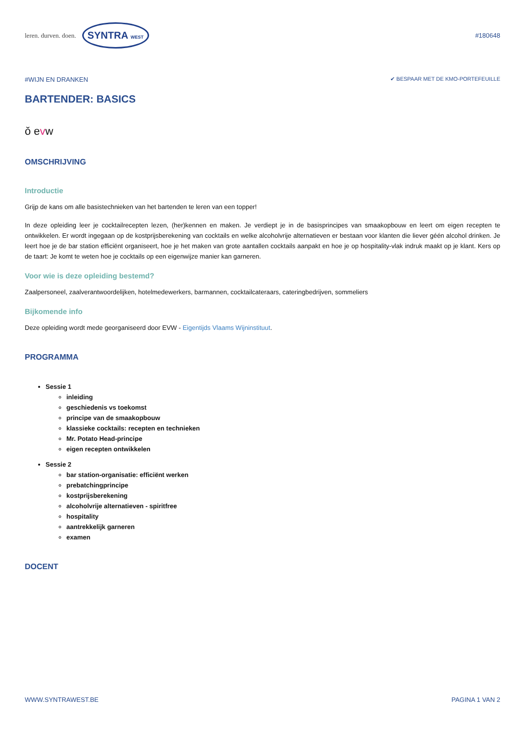leren. durven. doen. SYNTRA WEST
#180648
#WIJN EN DRANKEN ✔ BESPAAR MET DE KMO-PORTEFEUILLE
BARTENDER: BASICS
ǒ evw
OMSCHRIJVING
Introductie
Grijp de kans om alle basistechnieken van het bartenden te leren van een topper!
In deze opleiding leer je cocktailrecepten lezen, (her)kennen en maken. Je verdiept je in de basisprincipes van smaakopbouw en leert om eigen recepten te ontwikkelen. Er wordt ingegaan op de kostprijsberekening van cocktails en welke alcoholvrije alternatieven er bestaan voor klanten die liever géén alcohol drinken. Je leert hoe je de bar station efficiënt organiseert, hoe je het maken van grote aantallen cocktails aanpakt en hoe je op hospitality-vlak indruk maakt op je klant. Kers op de taart: Je komt te weten hoe je cocktails op een eigenwijze manier kan garneren.
Voor wie is deze opleiding bestemd?
Zaalpersoneel, zaalverantwoordelijken, hotelmedewerkers, barmannen, cocktailcateraars, cateringbedrijven, sommeliers
Bijkomende info
Deze opleiding wordt mede georganiseerd door EVW - Eigentijds Vlaams Wijninstituut.
PROGRAMMA
Sessie 1
inleiding
geschiedenis vs toekomst
principe van de smaakopbouw
klassieke cocktails: recepten en technieken
Mr. Potato Head-principe
eigen recepten ontwikkelen
Sessie 2
bar station-organisatie: efficiënt werken
prebatchingprincipe
kostprijsberekening
alcoholvrije alternatieven - spiritfree
hospitality
aantrekkelijk garneren
examen
DOCENT
WWW.SYNTRAWEST.BE PAGINA 1 VAN 2